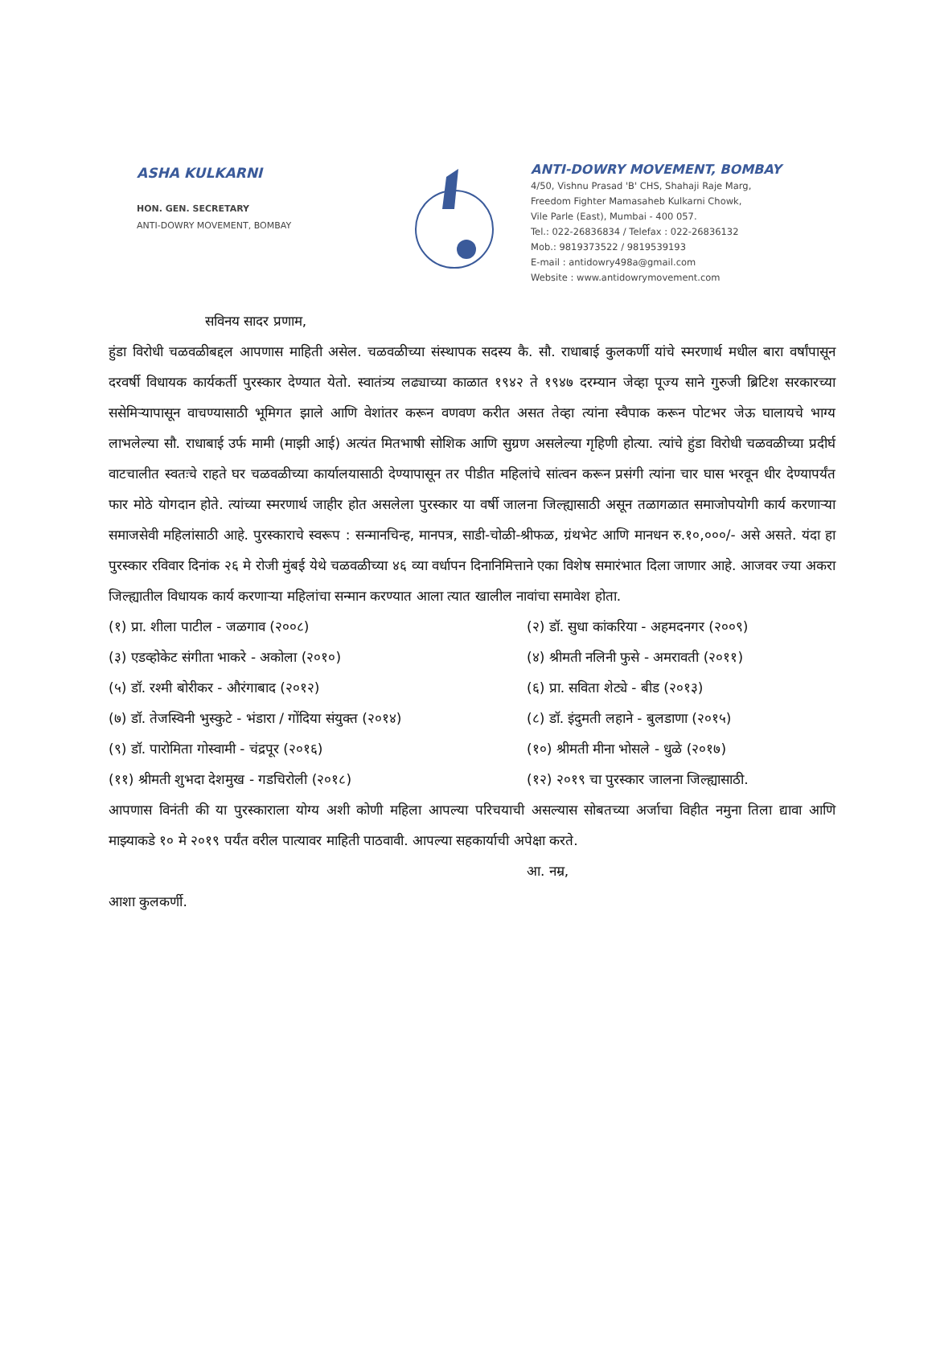ASHA KULKARNI
HON. GEN. SECRETARY
ANTI-DOWRY MOVEMENT, BOMBAY
ANTI-DOWRY MOVEMENT, BOMBAY
4/50, Vishnu Prasad 'B' CHS, Shahaji Raje Marg,
Freedom Fighter Mamasaheb Kulkarni Chowk,
Vile Parle (East), Mumbai - 400 057.
Tel.: 022-26836834 / Telefax : 022-26836132
Mob.: 9819373522 / 9819539193
E-mail : antidowry498a@gmail.com
Website : www.antidowrymovement.com
सविनय सादर प्रणाम,
हुंडा विरोधी चळवळीबद्दल आपणास माहिती असेल. चळवळीच्या संस्थापक सदस्य कै. सौ. राधाबाई कुलकर्णी यांचे स्मरणार्थ मधील बारा वर्षांपासून दरवर्षी विधायक कार्यकर्ती पुरस्कार देण्यात येतो. स्वातंत्र्य लढ्याच्या काळात १९४२ ते १९४७ दरम्यान जेव्हा पूज्य साने गुरुजी ब्रिटिश सरकारच्या ससेमिऱ्यापासून वाचण्यासाठी भूमिगत झाले आणि वेशांतर करून वणवण करीत असत तेव्हा त्यांना स्वैपाक करून पोटभर जेऊ घालायचे भाग्य लाभलेल्या सौ. राधाबाई उर्फ मामी (माझी आई) अत्यंत मितभाषी सोशिक आणि सुग्रण असलेल्या गृहिणी होत्या. त्यांचे हुंडा विरोधी चळवळीच्या प्रदीर्घ वाटचालीत स्वतःचे राहते घर चळवळीच्या कार्यालयासाठी देण्यापासून तर पीडीत महिलांचे सांत्वन करून प्रसंगी त्यांना चार घास भरवून धीर देण्यापर्यंत फार मोठे योगदान होते. त्यांच्या स्मरणार्थ जाहीर होत असलेला पुरस्कार या वर्षी जालना जिल्ह्यासाठी असून तळागळात समाजोपयोगी कार्य करणाऱ्या समाजसेवी महिलांसाठी आहे. पुरस्काराचे स्वरूप : सन्मानचिन्ह, मानपत्र, साडी-चोळी-श्रीफळ, ग्रंथभेट आणि मानधन रु.१०,०००/- असे असते. यंदा हा पुरस्कार रविवार दिनांक २६ मे रोजी मुंबई येथे चळवळीच्या ४६ व्या वर्धापन दिनानिमित्ताने एका विशेष समारंभात दिला जाणार आहे. आजवर ज्या अकरा जिल्ह्यातील विधायक कार्य करणाऱ्या महिलांचा सन्मान करण्यात आला त्यात खालील नावांचा समावेश होता.
(१) प्रा. शीला पाटील - जळगाव (२००८)
(२) डॉ. सुधा कांकरिया - अहमदनगर (२००९)
(३) एडव्होकेट संगीता भाकरे - अकोला (२०१०)
(४) श्रीमती नलिनी फुसे - अमरावती (२०११)
(५) डॉ. रश्मी बोरीकर - औरंगाबाद (२०१२)
(६) प्रा. सविता शेट्ये - बीड (२०१३)
(७) डॉ. तेजस्विनी भुस्कुटे - भंडारा / गोंदिया संयुक्त (२०१४)
(८) डॉ. इंदुमती लहाने - बुलडाणा (२०१५)
(९) डॉ. पारोमिता गोस्वामी - चंद्रपूर (२०१६)
(१०) श्रीमती मीना भोसले - धुळे (२०१७)
(११) श्रीमती शुभदा देशमुख - गडचिरोली (२०१८)
(१२) २०१९ चा पुरस्कार जालना जिल्ह्यासाठी.
आपणास विनंती की या पुरस्काराला योग्य अशी कोणी महिला आपल्या परिचयाची असल्यास सोबतच्या अर्जाचा विहीत नमुना तिला द्यावा आणि माझ्याकडे १० मे २०१९ पर्यंत वरील पात्यावर माहिती पाठवावी. आपल्या सहकार्याची अपेक्षा करते.
आ. नम्र,
आशा कुलकर्णी.